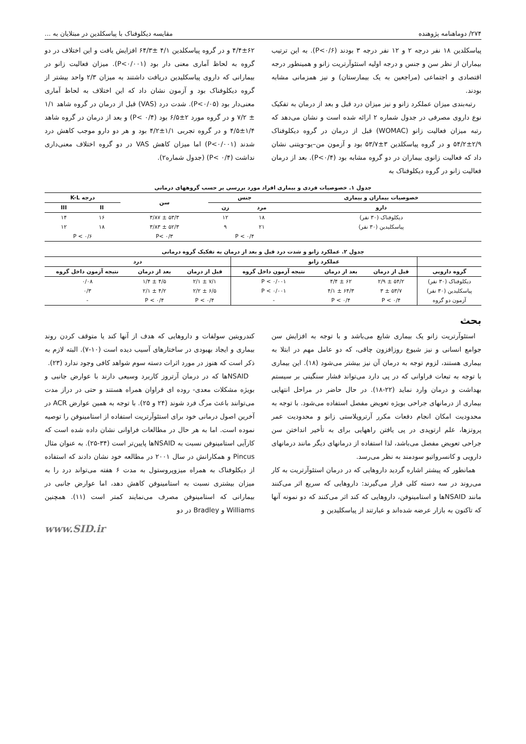۲۷۴/ دوماهنامه پژوهنده مقایسه دیکلوفناک با پیاسکلدین در مبتلایان به ...
پیاسکلدین ۱۸ نفر درجه ۲ و ۱۲ نفر درجه ۳ بودند (P<۰/۶). به این ترتیب بیماران از نظر سن و جنس و درجه اولیه استئوآرتریت زانو و همینطور درجه اقتصادی و اجتماعی (مراجعین به یک بیمارستان) و نیز همزمانی مشابه بودند.
رتبه‌بندی میزان عملکرد زانو و نیز میزان درد قبل و بعد از درمان به تفکیک نوع داروی مصرفی در جدول شماره ۲ ارائه شده است و نشان می‌دهد که رتبه میزان فعالیت زانو (WOMAC) قبل از درمان در گروه دیکلوفناک ۲/۹±۵۴/۲ و در گروه پیاسکلدین ۳±۵۳/۷ بود و آزمون من–یو–ویتنی نشان داد که فعالیت زانوی بیماران در دو گروه مشابه بود (P<۰/۴). بعد از درمان فعالیت زانو در گروه دیکلوفناک به
۴/۴±۶۲ و در گروه پیاسکلدین ۴/۱ ±۶۴/۳ افزایش یافت و این اختلاف در دو گروه به لحاظ آماری معنی دار بود (P<۰/۰۰۱). میزان فعالیت زانو در بیمارانی که داروی پیاسکلیدین دریافت داشتند به میزان ۲/۳ واحد بیشتر از گروه دیکلوفناک بود و آزمون نشان داد که این اختلاف به لحاظ آماری معنی‌دار بود (P<۰/۰۵). شدت درد (VAS) قبل از درمان در گروه شاهد ۱/۱ ± ۷/۲ و در گروه مورد ۲±۶/۵ بود (P< ۰/۴) و بعد از درمان در گروه شاهد ۱/۴±۴/۵ و در گروه تجربی ۱/۱±۴/۲ بود و هر دو دارو موجب کاهش درد شدند (P<۰/۰۰۱) اما میزان کاهش VAS در دو گروه اختلاف معنی‌داری نداشت (P< ۰/۴) (جدول شماره۲).
جدول ۱. خصوصیات فردی و بیماری افراد مورد بررسی بر حسب گروههای درمانی
| خصوصیات بیماران و بیماری | جنس | | سن | درجه K-L | |
| --- | --- | --- | --- | --- | --- |
| دارو | مرد | زن | | II | III |
| دیکلوفناک (۳۰ نفر) | ۱۸ | ۱۲ | ۵۳/۳ ± ۳/۸۷ | ۱۶ | ۱۴ |
| پیاسکلیدین (۳۰ نفر) | ۲۱ | ۹ | ۵۲/۳ ± ۳/۸۳ | ۱۸ | ۱۲ |
| | P < ۰/۴ | | P< ۰/۳ | P < ۰/۶ | |
جدول ۲. عملکرد زانو و شدت درد قبل و بعد از درمان به تفکیک گروه درمانی
| | عملکرد زانو | | | درد | | |
| --- | --- | --- | --- | --- | --- | --- |
| گروه دارویی | قبل از درمان | بعد از درمان | نتیجه آزمون داخل گروه | قبل از درمان | بعد از درمان | نتیجه آزمون داخل گروه |
| دیکلوفناک (۳۰ نفر) | ۵۴/۲ ± ۲/۹ | ۶۲ ± ۴/۴ | P < ۰/۰۰۱ | ۷/۱ ± ۲/۱ | ۴/۵ ± ۱/۴ | ۰/۰۸ |
| پیاسکلیدین (۳۰ نفر) | ۵۳/۷ ± ۳ | ۶۴/۳ ± ۴/۱ | P < ۰/۰۰۱ | ۶/۵ ± ۲/۲ | ۴/۲ ± ۲/۱ | ۰/۳ |
| آزمون دو گروه | P < ۰/۴ | P < ۰/۴ | - | P < ۰/۴ | P < ۰/۴ | - |
بحث
استئوآرتریت زانو یک بیماری شایع می‌باشد و با توجه به افزایش سن جوامع انسانی و نیز شیوع روزافزون چاقی، که دو عامل مهم در ابتلا به بیماری هستند، لزوم توجه به درمان آن نیز بیشتر می‌شود (۱۸). این بیماری با توجه به تبعات فراوانی که در پی دارد می‌تواند فشار سنگینی بر سیستم بهداشت و درمان وارد نماید (۲۲-۱۸). در حال حاضر در مراحل انتهایی بیماری از درمانهای جراحی بویژه تعویض مفصل استفاده می‌شود. با توجه به محدودیت امکان انجام دفعات مکرر آرتروپلاستی زانو و محدودیت عمر پروتزها، علم ارتوپدی در پی یافتن راههایی برای به تأخیر انداختن سن جراحی تعویض مفصل می‌باشد، لذا استفاده از درمانهای دیگر مانند درمانهای دارویی و کانسرواتیو سودمند به نظر می‌رسد.
همانطور که پیشتر اشاره گردید داروهایی که در درمان استئوآرتریت به کار می‌روند در سه دسته کلی قرار می‌گیرند: داروهایی که سریع اثر می‌کنند مانند NSAIDها و استامینوفن، داروهایی که کند اثر می‌کنند که دو نمونه آنها که تاکنون به بازار عرضه شده‌اند و عبارتند از پیاسکلیدین و
کندرویتین سولفات و داروهایی که هدف از آنها کند یا متوقف کردن روند بیماری و ایجاد بهبودی در ساختارهای آسیب دیده است (۱۰-۷). البته لازم به ذکر است که هنوز در مورد اثرات دسته سوم شواهد کافی وجود ندارد (۲۳).
NSAIDها که در درمان آرتروز کاربرد وسیعی دارند با عوارض جانبی و بویژه مشکلات معدی- روده ای فراوان همراه هستند و حتی در دراز مدت می‌توانند باعث مرگ فرد شوند (۲۴ و ۲۵). با توجه به همین عوارض ACR در آخرین اصول درمانی خود برای استئوآرتریت استفاده از استامینوفن را توصیه نموده است. اما به هر حال در مطالعات فراوانی نشان داده شده است که کارآیی استامینوفن نسبت به NSAIDها پایین‌تر است (۳۴-۲۵). به عنوان مثال Pincus و همکارانش در سال ۲۰۰۱ در مطالعه خود نشان دادند که استفاده از دیکلوفناک به همراه میزوپروستول به مدت ۶ هفته می‌تواند درد را به میزان بیشتری نسبت به استامینوفن کاهش دهد، اما عوارض جانبی در بیمارانی که استامینوفن مصرف می‌نمایند کمتر است (۱۱). همچنین Williams و Bradley در دو
www.SID.ir